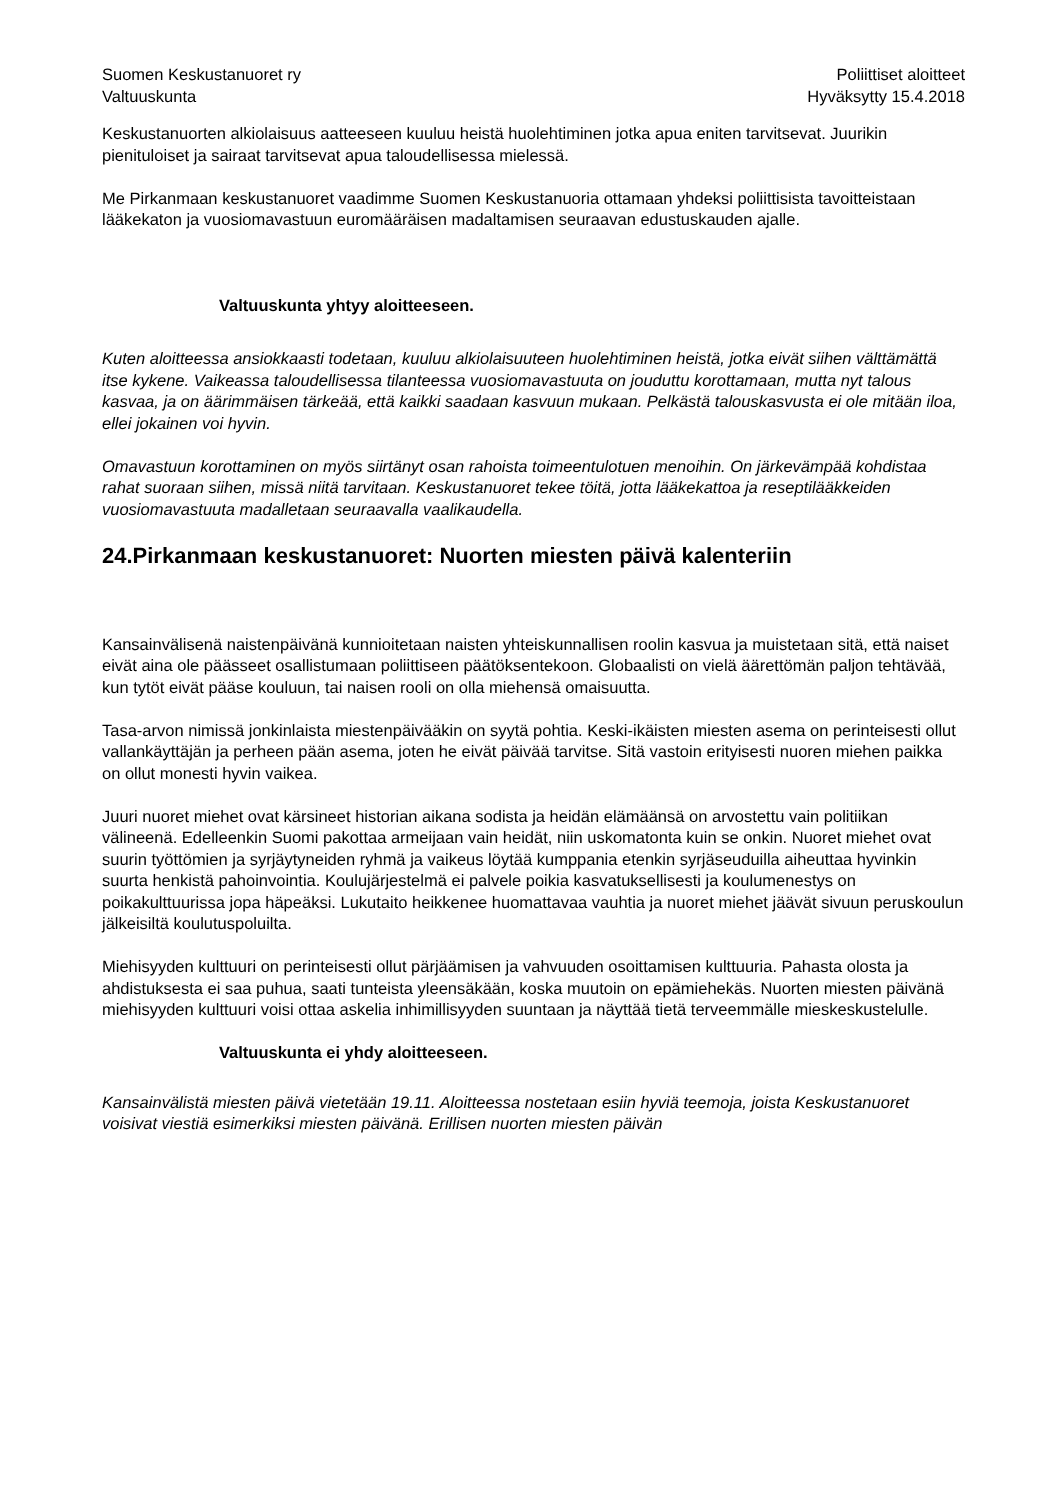Suomen Keskustanuoret ry
Valtuuskunta
Poliittiset aloitteet
Hyväksytty 15.4.2018
Keskustanuorten alkiolaisuus aatteeseen kuuluu heistä huolehtiminen jotka apua eniten tarvitsevat. Juurikin pienituloiset ja sairaat tarvitsevat apua taloudellisessa mielessä.
Me Pirkanmaan keskustanuoret vaadimme Suomen Keskustanuoria ottamaan yhdeksi poliittisista tavoitteistaan lääkekaton ja vuosiomavastuun euromääräisen madaltamisen seuraavan edustuskauden ajalle.
Valtuuskunta yhtyy aloitteeseen.
Kuten aloitteessa ansiokkaasti todetaan, kuuluu alkiolaisuuteen huolehtiminen heistä, jotka eivät siihen välttämättä itse kykene. Vaikeassa taloudellisessa tilanteessa vuosiomavastuuta on jouduttu korottamaan, mutta nyt talous kasvaa, ja on äärimmäisen tärkeää, että kaikki saadaan kasvuun mukaan. Pelkästä talouskasvusta ei ole mitään iloa, ellei jokainen voi hyvin.
Omavastuun korottaminen on myös siirtänyt osan rahoista toimeentulotuen menoihin. On järkevämpää kohdistaa rahat suoraan siihen, missä niitä tarvitaan. Keskustanuoret tekee töitä, jotta lääkekattoa ja reseptilääkkeiden vuosiomavastuuta madalletaan seuraavalla vaalikaudella.
24.Pirkanmaan keskustanuoret: Nuorten miesten päivä kalenteriin
Kansainvälisenä naistenpäivänä kunnioitetaan naisten yhteiskunnallisen roolin kasvua ja muistetaan sitä, että naiset eivät aina ole päässeet osallistumaan poliittiseen päätöksentekoon. Globaalisti on vielä äärettömän paljon tehtävää, kun tytöt eivät pääse kouluun, tai naisen rooli on olla miehensä omaisuutta.
Tasa-arvon nimissä jonkinlaista miestenpäivääkin on syytä pohtia. Keski-ikäisten miesten asema on perinteisesti ollut vallankäyttäjän ja perheen pään asema, joten he eivät päivää tarvitse. Sitä vastoin erityisesti nuoren miehen paikka on ollut monesti hyvin vaikea.
Juuri nuoret miehet ovat kärsineet historian aikana sodista ja heidän elämäänsä on arvostettu vain politiikan välineenä. Edelleenkin Suomi pakottaa armeijaan vain heidät, niin uskomatonta kuin se onkin. Nuoret miehet ovat suurin työttömien ja syrjäytyneiden ryhmä ja vaikeus löytää kumppania etenkin syrjäseuduilla aiheuttaa hyvinkin suurta henkistä pahoinvointia. Koulujärjestelmä ei palvele poikia kasvatuksellisesti ja koulumenestys on poikakulttuurissa jopa häpeäksi. Lukutaito heikkenee huomattavaa vauhtia ja nuoret miehet jäävät sivuun peruskoulun jälkeisiltä koulutuspoluilta.
Miehisyyden kulttuuri on perinteisesti ollut pärjäämisen ja vahvuuden osoittamisen kulttuuria. Pahasta olosta ja ahdistuksesta ei saa puhua, saati tunteista yleensäkään, koska muutoin on epämiehekäs. Nuorten miesten päivänä miehisyyden kulttuuri voisi ottaa askelia inhimillisyyden suuntaan ja näyttää tietä terveemmälle mieskeskustelulle.
Valtuuskunta ei yhdy aloitteeseen.
Kansainvälistä miesten päivä vietetään 19.11. Aloitteessa nostetaan esiin hyviä teemoja, joista Keskustanuoret voisivat viestiä esimerkiksi miesten päivänä. Erillisen nuorten miesten päivän